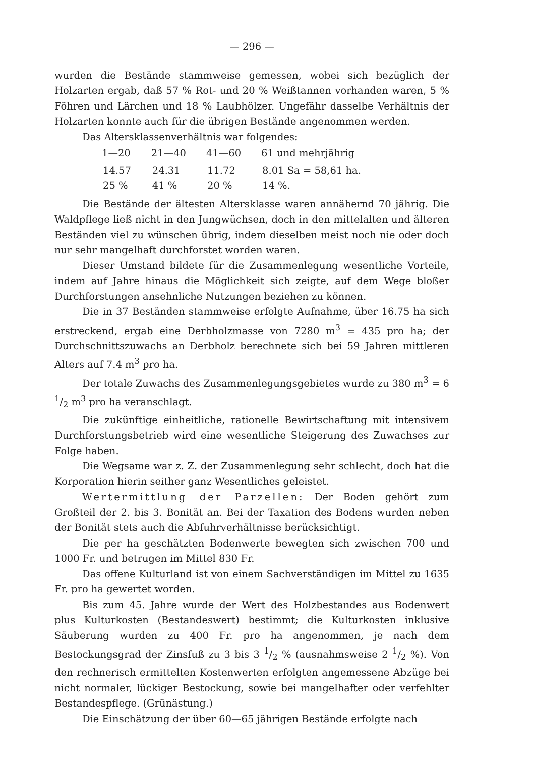— 296 —
wurden die Bestände stammweise gemessen, wobei sich bezüglich der Holzarten ergab, daß 57 % Rot- und 20 % Weißtannen vorhanden waren, 5 % Föhren und Lärchen und 18 % Laubhölzer. Ungefähr dasselbe Verhältnis der Holzarten konnte auch für die übrigen Bestände angenommen werden.
Das Altersklassenverhältnis war folgendes:
| 1—20 | 21—40 | 41—60 | 61 und mehrjährig |
| --- | --- | --- | --- |
| 14.57 | 24.31 | 11.72 | 8.01 Sa = 58,61 ha. |
| 25 % | 41 % | 20 % | 14 %. |
Die Bestände der ältesten Altersklasse waren annähernd 70 jährig. Die Waldpflege ließ nicht in den Jungwüchsen, doch in den mittelalten und älteren Beständen viel zu wünschen übrig, indem dieselben meist noch nie oder doch nur sehr mangelhaft durchforstet worden waren.
Dieser Umstand bildete für die Zusammenlegung wesentliche Vorteile, indem auf Jahre hinaus die Möglichkeit sich zeigte, auf dem Wege bloßer Durchforstungen ansehnliche Nutzungen beziehen zu können.
Die in 37 Beständen stammweise erfolgte Aufnahme, über 16.75 ha sich erstreckend, ergab eine Derbholzmasse von 7280 m<sup>3</sup> = 435 pro ha; der Durchschnittszuwachs an Derbholz berechnete sich bei 59 Jahren mittleren Alters auf 7.4 m<sup>3</sup> pro ha.
Der totale Zuwachs des Zusammenlegungsgebietes wurde zu 380 m<sup>3</sup> = 6 1/2 m<sup>3</sup> pro ha veranschlagt.
Die zukünftige einheitliche, rationelle Bewirtschaftung mit intensivem Durchforstungsbetrieb wird eine wesentliche Steigerung des Zuwachses zur Folge haben.
Die Wegsame war z. Z. der Zusammenlegung sehr schlecht, doch hat die Korporation hierin seither ganz Wesentliches geleistet.
Wertermittlung der Parzellen: Der Boden gehört zum Großteil der 2. bis 3. Bonität an. Bei der Taxation des Bodens wurden neben der Bonität stets auch die Abfuhrverhältnisse berücksichtigt.
Die per ha geschätzten Bodenwerte bewegten sich zwischen 700 und 1000 Fr. und betrugen im Mittel 830 Fr.
Das offene Kulturland ist von einem Sachverständigen im Mittel zu 1635 Fr. pro ha gewertet worden.
Bis zum 45. Jahre wurde der Wert des Holzbestandes aus Bodenwert plus Kulturkosten (Bestandeswert) bestimmt; die Kulturkosten inklusive Säuberung wurden zu 400 Fr. pro ha angenommen, je nach dem Bestockungsgrad der Zinsfuß zu 3 bis 3 1/2 % (ausnahmsweise 2 1/2 %). Von den rechnerisch ermittelten Kostenwerten erfolgten angemessene Abzüge bei nicht normaler, lückiger Bestockung, sowie bei mangelhafter oder verfehlter Bestandespflege. (Grünästung.)
Die Einschätzung der über 60—65 jährigen Bestände erfolgte nach